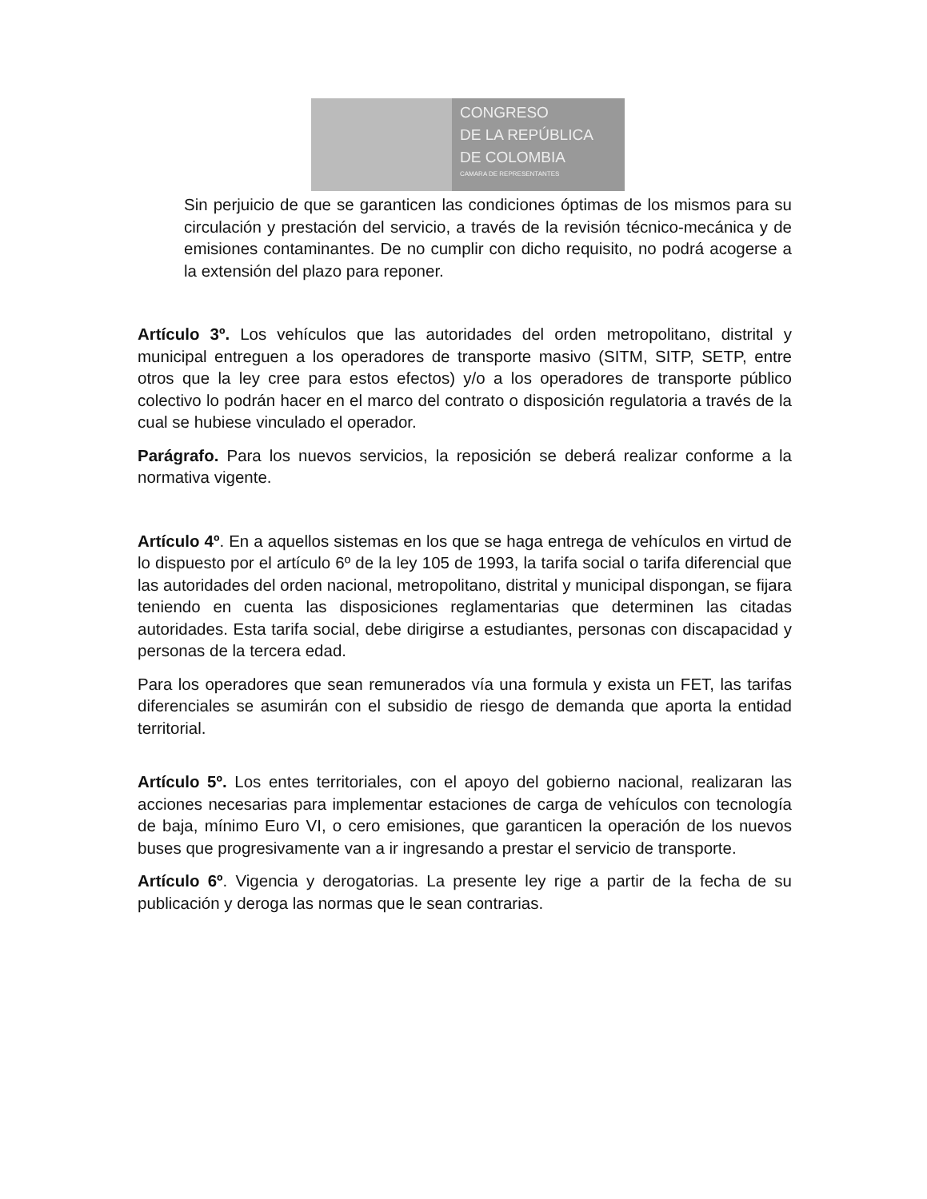CONGRESO
DE LA REPÚBLICA
DE COLOMBIA
CAMARA DE REPRESENTANTES
Sin perjuicio de que se garanticen las condiciones óptimas de los mismos para su circulación y prestación del servicio, a través de la revisión técnico-mecánica y de emisiones contaminantes. De no cumplir con dicho requisito, no podrá acogerse a la extensión del plazo para reponer.
Artículo 3º. Los vehículos que las autoridades del orden metropolitano, distrital y municipal entreguen a los operadores de transporte masivo (SITM, SITP, SETP, entre otros que la ley cree para estos efectos) y/o a los operadores de transporte público colectivo lo podrán hacer en el marco del contrato o disposición regulatoria a través de la cual se hubiese vinculado el operador.
Parágrafo. Para los nuevos servicios, la reposición se deberá realizar conforme a la normativa vigente.
Artículo 4º. En a aquellos sistemas en los que se haga entrega de vehículos en virtud de lo dispuesto por el artículo 6º de la ley 105 de 1993, la tarifa social o tarifa diferencial que las autoridades del orden nacional, metropolitano, distrital y municipal dispongan, se fijara teniendo en cuenta las disposiciones reglamentarias que determinen las citadas autoridades. Esta tarifa social, debe dirigirse a estudiantes, personas con discapacidad y personas de la tercera edad.
Para los operadores que sean remunerados vía una formula y exista un FET, las tarifas diferenciales se asumirán con el subsidio de riesgo de demanda que aporta la entidad territorial.
Artículo 5º. Los entes territoriales, con el apoyo del gobierno nacional, realizaran las acciones necesarias para implementar estaciones de carga de vehículos con tecnología de baja, mínimo Euro VI, o cero emisiones, que garanticen la operación de los nuevos buses que progresivamente van a ir ingresando a prestar el servicio de transporte.
Artículo 6º. Vigencia y derogatorias. La presente ley rige a partir de la fecha de su publicación y deroga las normas que le sean contrarias.